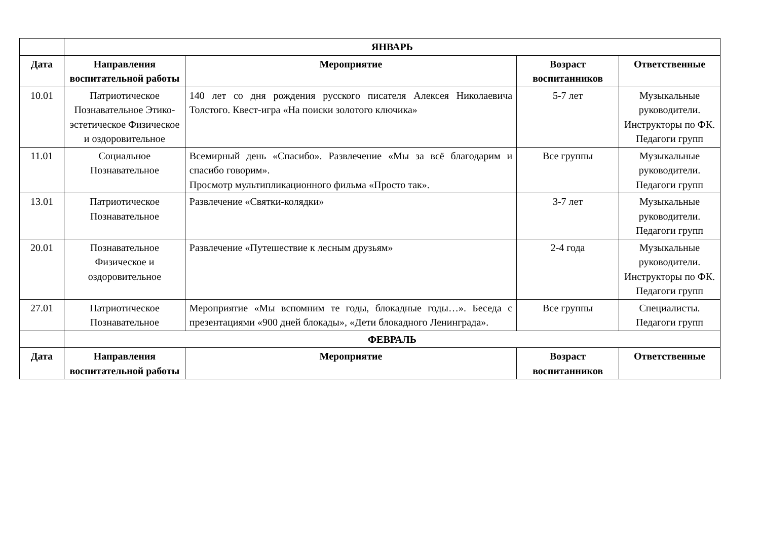| | ЯНВАРЬ | | | |
| Дата | Направления воспитательной работы | Мероприятие | Возраст воспитанников | Ответственные |
| 10.01 | Патриотическое Познавательное Этико-эстетическое Физическое и оздоровительное | 140 лет со дня рождения русского писателя Алексея Николаевича Толстого. Квест-игра «На поиски золотого ключика» | 5-7 лет | Музыкальные руководители. Инструкторы по ФК. Педагоги групп |
| 11.01 | Социальное Познавательное | Всемирный день «Спасибо». Развлечение «Мы за всё благодарим и спасибо говорим». Просмотр мультипликационного фильма «Просто так». | Все группы | Музыкальные руководители. Педагоги групп |
| 13.01 | Патриотическое Познавательное | Развлечение «Святки-колядки» | 3-7 лет | Музыкальные руководители. Педагоги групп |
| 20.01 | Познавательное Физическое и оздоровительное | Развлечение «Путешествие к лесным друзьям» | 2-4 года | Музыкальные руководители. Инструкторы по ФК. Педагоги групп |
| 27.01 | Патриотическое Познавательное | Мероприятие «Мы вспомним те годы, блокадные годы…». Беседа с презентациями «900 дней блокады», «Дети блокадного Ленинграда». | Все группы | Специалисты. Педагоги групп |
| | ФЕВРАЛЬ | | | |
| Дата | Направления воспитательной работы | Мероприятие | Возраст воспитанников | Ответственные |